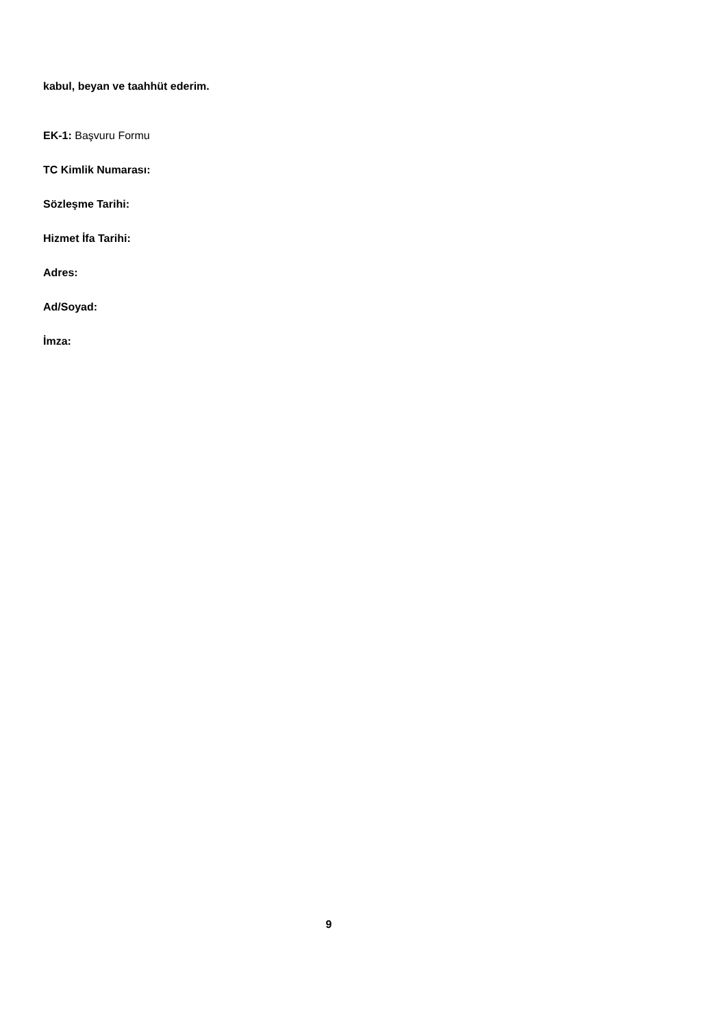kabul, beyan ve taahhüt ederim.
EK-1: Başvuru Formu
TC Kimlik Numarası:
Sözleşme Tarihi:
Hizmet İfa Tarihi:
Adres:
Ad/Soyad:
İmza:
9